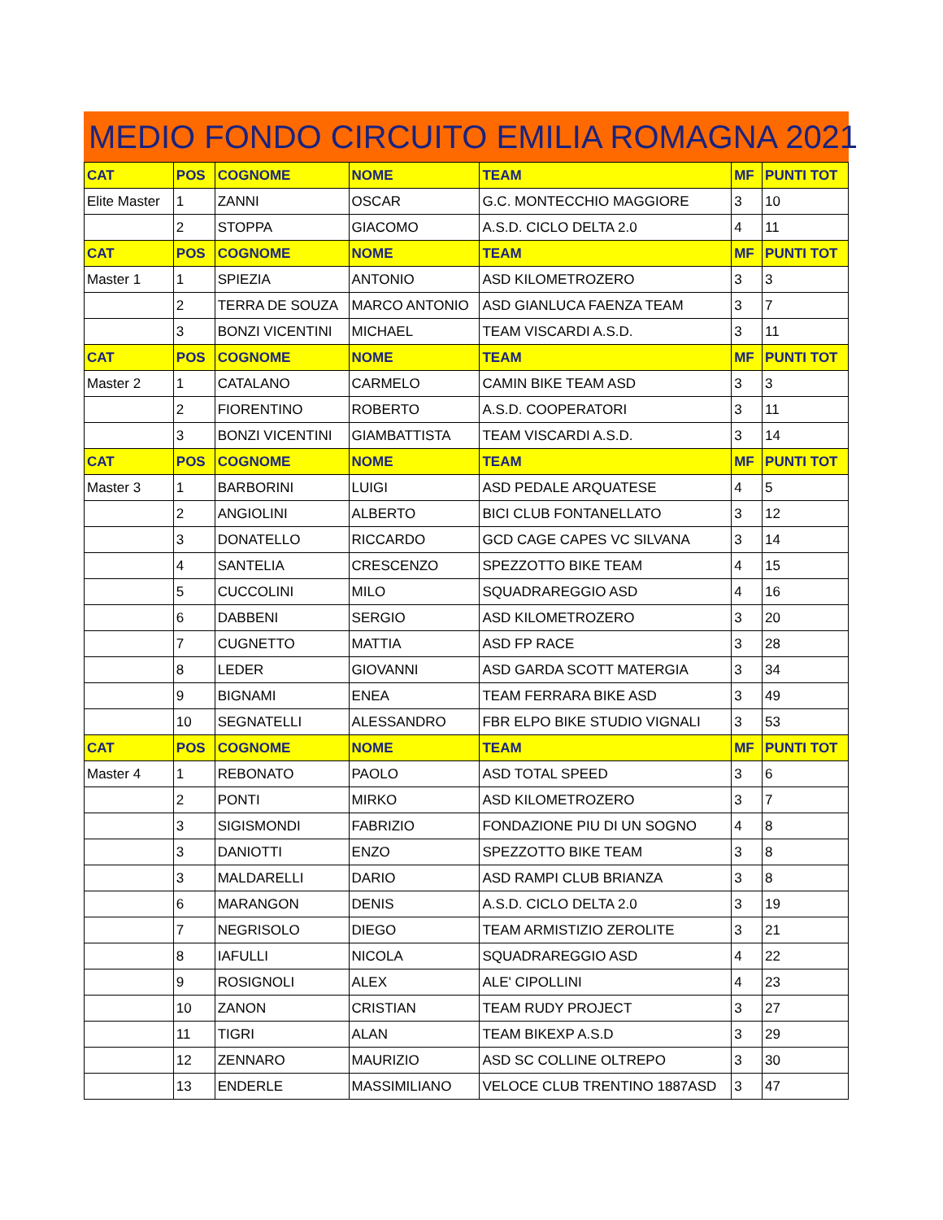MEDIO FONDO CIRCUITO EMILIA ROMAGNA 2021
| CAT | POS | COGNOME | NOME | TEAM | MF | PUNTI TOT |
| --- | --- | --- | --- | --- | --- | --- |
| Elite Master | 1 | ZANNI | OSCAR | G.C. MONTECCHIO MAGGIORE | 3 | 10 |
| | 2 | STOPPA | GIACOMO | A.S.D. CICLO DELTA 2.0 | 4 | 11 |
| CAT | POS | COGNOME | NOME | TEAM | MF | PUNTI TOT |
| Master 1 | 1 | SPIEZIA | ANTONIO | ASD KILOMETROZERO | 3 | 3 |
| | 2 | TERRA DE SOUZA | MARCO ANTONIO | ASD GIANLUCA FAENZA TEAM | 3 | 7 |
| | 3 | BONZI VICENTINI | MICHAEL | TEAM VISCARDI A.S.D. | 3 | 11 |
| CAT | POS | COGNOME | NOME | TEAM | MF | PUNTI TOT |
| Master 2 | 1 | CATALANO | CARMELO | CAMIN BIKE TEAM ASD | 3 | 3 |
| | 2 | FIORENTINO | ROBERTO | A.S.D. COOPERATORI | 3 | 11 |
| | 3 | BONZI VICENTINI | GIAMBATTISTA | TEAM VISCARDI A.S.D. | 3 | 14 |
| CAT | POS | COGNOME | NOME | TEAM | MF | PUNTI TOT |
| Master 3 | 1 | BARBORINI | LUIGI | ASD PEDALE ARQUATESE | 4 | 5 |
| | 2 | ANGIOLINI | ALBERTO | BICI CLUB FONTANELLATO | 3 | 12 |
| | 3 | DONATELLO | RICCARDO | GCD CAGE CAPES VC SILVANA | 3 | 14 |
| | 4 | SANTELIA | CRESCENZO | SPEZZOTTO BIKE TEAM | 4 | 15 |
| | 5 | CUCCOLINI | MILO | SQUADRAREGGIO ASD | 4 | 16 |
| | 6 | DABBENI | SERGIO | ASD KILOMETROZERO | 3 | 20 |
| | 7 | CUGNETTO | MATTIA | ASD FP RACE | 3 | 28 |
| | 8 | LEDER | GIOVANNI | ASD GARDA SCOTT MATERGIA | 3 | 34 |
| | 9 | BIGNAMI | ENEA | TEAM FERRARA BIKE ASD | 3 | 49 |
| | 10 | SEGNATELLI | ALESSANDRO | FBR ELPO BIKE STUDIO VIGNALI | 3 | 53 |
| CAT | POS | COGNOME | NOME | TEAM | MF | PUNTI TOT |
| Master 4 | 1 | REBONATO | PAOLO | ASD TOTAL SPEED | 3 | 6 |
| | 2 | PONTI | MIRKO | ASD KILOMETROZERO | 3 | 7 |
| | 3 | SIGISMONDI | FABRIZIO | FONDAZIONE PIU DI UN SOGNO | 4 | 8 |
| | 3 | DANIOTTI | ENZO | SPEZZOTTO BIKE TEAM | 3 | 8 |
| | 3 | MALDARELLI | DARIO | ASD RAMPI CLUB BRIANZA | 3 | 8 |
| | 6 | MARANGON | DENIS | A.S.D. CICLO DELTA 2.0 | 3 | 19 |
| | 7 | NEGRISOLO | DIEGO | TEAM ARMISTIZIO ZEROLITE | 3 | 21 |
| | 8 | IAFULLI | NICOLA | SQUADRAREGGIO ASD | 4 | 22 |
| | 9 | ROSIGNOLI | ALEX | ALE' CIPOLLINI | 4 | 23 |
| | 10 | ZANON | CRISTIAN | TEAM RUDY PROJECT | 3 | 27 |
| | 11 | TIGRI | ALAN | TEAM BIKEXP A.S.D | 3 | 29 |
| | 12 | ZENNARO | MAURIZIO | ASD SC COLLINE OLTREPO | 3 | 30 |
| | 13 | ENDERLE | MASSIMILIANO | VELOCE CLUB TRENTINO 1887ASD | 3 | 47 |